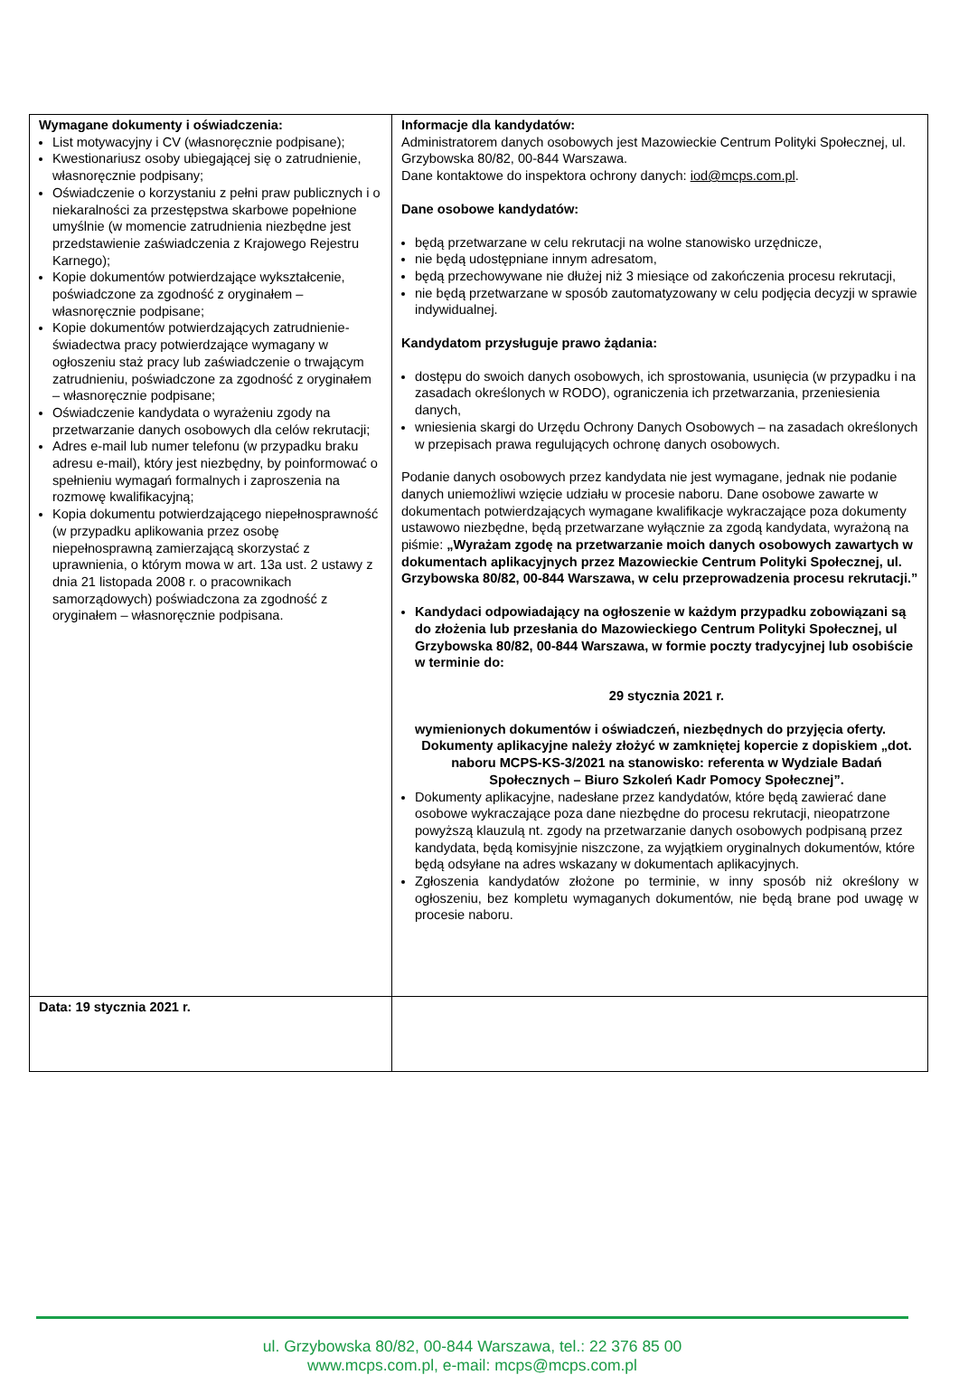| Wymagane dokumenty i oświadczenia: List motywacyjny i CV (własnoręcznie podpisane); Kwestionariusz osoby ubiegającej się o zatrudnienie, własnoręcznie podpisany; Oświadczenie o korzystaniu z pełni praw publicznych i o niekaralności za przestępstwa skarbowe popełnione umyślnie (w momencie zatrudnienia niezbędne jest przedstawienie zaświadczenia z Krajowego Rejestru Karnego); Kopie dokumentów potwierdzające wykształcenie, poświadczone za zgodność z oryginałem – własnoręcznie podpisane; Kopie dokumentów potwierdzających zatrudnienie- świadectwa pracy potwierdzające wymagany w ogłoszeniu staż pracy lub zaświadczenie o trwającym zatrudnieniu, poświadczone za zgodność z oryginałem – własnoręcznie podpisane; Oświadczenie kandydata o wyrażeniu zgody na przetwarzanie danych osobowych dla celów rekrutacji; Adres e-mail lub numer telefonu (w przypadku braku adresu e-mail), który jest niezbędny, by poinformować o spełnieniu wymagań formalnych i zaproszenia na rozmowę kwalifikacyjną; Kopia dokumentu potwierdzającego niepełnosprawność (w przypadku aplikowania przez osobę niepełnosprawną zamierzającą skorzystać z uprawnienia, o którym mowa w art. 13a ust. 2 ustawy z dnia 21 listopada 2008 r. o pracownikach samorządowych) poświadczona za zgodność z oryginałem – własnoręcznie podpisana. | Informacje dla kandydatów: Administratorem danych osobowych jest Mazowieckie Centrum Polityki Społecznej, ul. Grzybowska 80/82, 00-844 Warszawa. Dane kontaktowe do inspektora ochrony danych: iod@mcps.com.pl . Dane osobowe kandydatów: będą przetwarzane w celu rekrutacji na wolne stanowisko urzędnicze, nie będą udostępniane innym adresatom, będą przechowywane nie dłużej niż 3 miesiące od zakończenia procesu rekrutacji, nie będą przetwarzane w sposób zautomatyzowany w celu podjęcia decyzji w sprawie indywidualnej. Kandydatom przysługuje prawo żądania: dostępu do swoich danych osobowych, ich sprostowania, usunięcia (w przypadku i na zasadach określonych w RODO), ograniczenia ich przetwarzania, przeniesienia danych, wniesienia skargi do Urzędu Ochrony Danych Osobowych – na zasadach określonych w przepisach prawa regulujących ochronę danych osobowych. Podanie danych osobowych przez kandydata nie jest wymagane, jednak nie podanie danych uniemożliwi wzięcie udziału w procesie naboru. Dane osobowe zawarte w dokumentach potwierdzających wymagane kwalifikacje wykraczające poza dokumenty ustawowo niezbędne, będą przetwarzane wyłącznie za zgodą kandydata, wyrażoną na piśmie: „Wyrażam zgodę na przetwarzanie moich danych osobowych zawartych w dokumentach aplikacyjnych przez Mazowieckie Centrum Polityki Społecznej, ul. Grzybowska 80/82, 00-844 Warszawa, w celu przeprowadzenia procesu rekrutacji.” Kandydaci odpowiadający na ogłoszenie w każdym przypadku zobowiązani są do złożenia lub przesłania do Mazowieckiego Centrum Polityki Społecznej, ul Grzybowska 80/82, 00-844 Warszawa, w formie poczty tradycyjnej lub osobiście w terminie do: 29 stycznia 2021 r. wymienionych dokumentów i oświadczeń, niezbędnych do przyjęcia oferty. Dokumenty aplikacyjne należy złożyć w zamkniętej kopercie z dopiskiem „dot. naboru MCPS-KS-3/2021 na stanowisko: referenta w Wydziale Badań Społecznych – Biuro Szkoleń Kadr Pomocy Społecznej”. Dokumenty aplikacyjne, nadesłane przez kandydatów, które będą zawierać dane osobowe wykraczające poza dane niezbędne do procesu rekrutacji, nieopatrzone powyższą klauzulą nt. zgody na przetwarzanie danych osobowych podpisaną przez kandydata, będą komisyjnie niszczone, za wyjątkiem oryginalnych dokumentów, które będą odsyłane na adres wskazany w dokumentach aplikacyjnych. Zgłoszenia kandydatów złożone po terminie, w inny sposób niż określony w ogłoszeniu, bez kompletu wymaganych dokumentów, nie będą brane pod uwagę w procesie naboru. |
| Data: 19 stycznia 2021 r. | |
ul. Grzybowska 80/82, 00-844 Warszawa, tel.: 22 376 85 00
www.mcps.com.pl, e-mail: mcps@mcps.com.pl